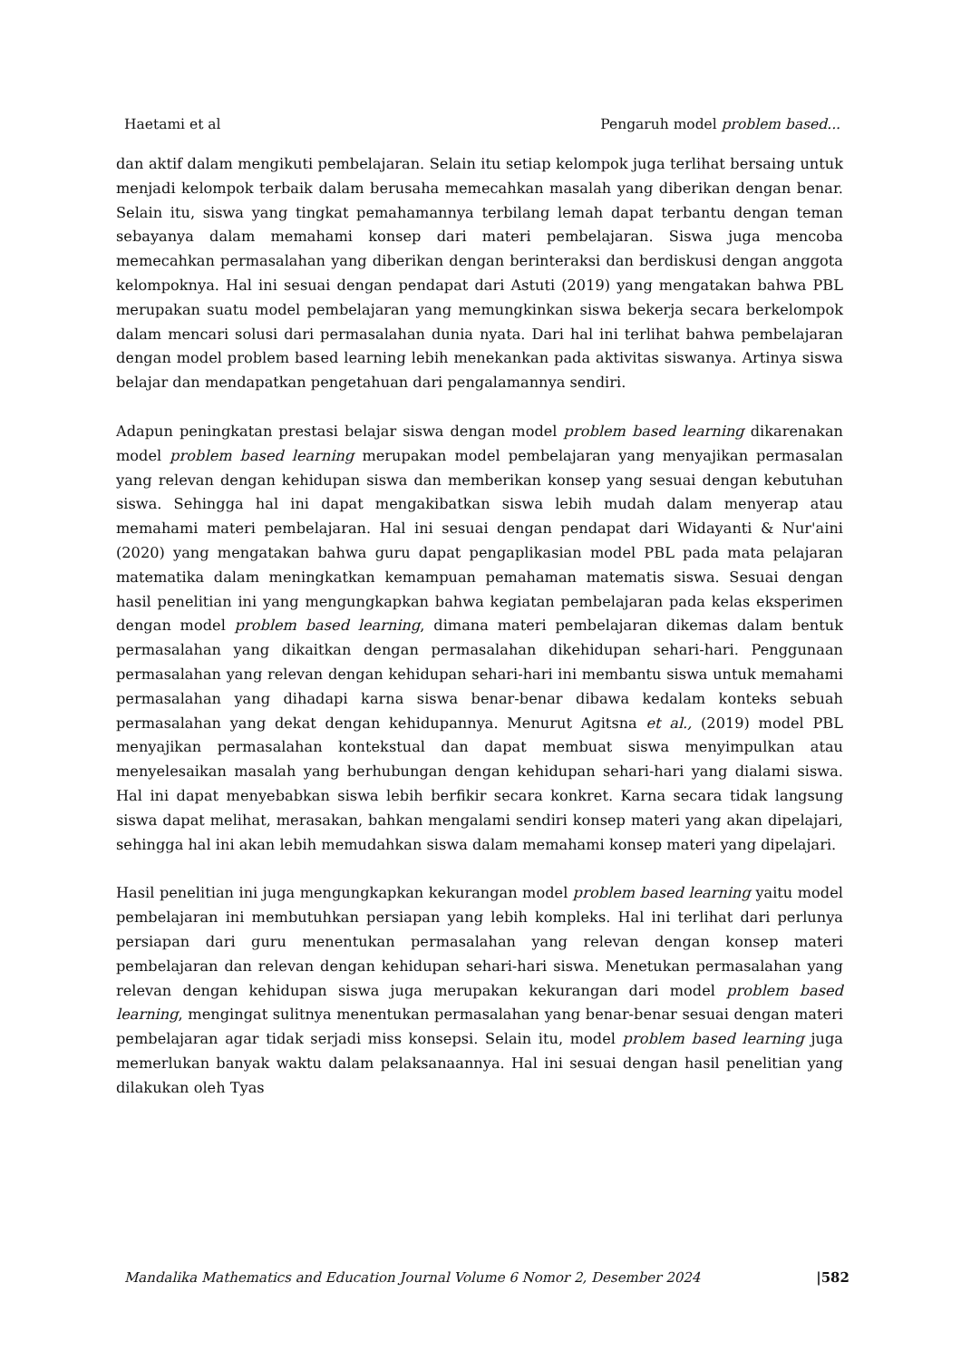Haetami et al Pengaruh model problem based...
dan aktif dalam mengikuti pembelajaran. Selain itu setiap kelompok juga terlihat bersaing untuk menjadi kelompok terbaik dalam berusaha memecahkan masalah yang diberikan dengan benar. Selain itu, siswa yang tingkat pemahamannya terbilang lemah dapat terbantu dengan teman sebayanya dalam memahami konsep dari materi pembelajaran. Siswa juga mencoba memecahkan permasalahan yang diberikan dengan berinteraksi dan berdiskusi dengan anggota kelompoknya. Hal ini sesuai dengan pendapat dari Astuti (2019) yang mengatakan bahwa PBL merupakan suatu model pembelajaran yang memungkinkan siswa bekerja secara berkelompok dalam mencari solusi dari permasalahan dunia nyata. Dari hal ini terlihat bahwa pembelajaran dengan model problem based learning lebih menekankan pada aktivitas siswanya. Artinya siswa belajar dan mendapatkan pengetahuan dari pengalamannya sendiri.
Adapun peningkatan prestasi belajar siswa dengan model problem based learning dikarenakan model problem based learning merupakan model pembelajaran yang menyajikan permasalan yang relevan dengan kehidupan siswa dan memberikan konsep yang sesuai dengan kebutuhan siswa. Sehingga hal ini dapat mengakibatkan siswa lebih mudah dalam menyerap atau memahami materi pembelajaran. Hal ini sesuai dengan pendapat dari Widayanti & Nur'aini (2020) yang mengatakan bahwa guru dapat pengaplikasian model PBL pada mata pelajaran matematika dalam meningkatkan kemampuan pemahaman matematis siswa. Sesuai dengan hasil penelitian ini yang mengungkapkan bahwa kegiatan pembelajaran pada kelas eksperimen dengan model problem based learning, dimana materi pembelajaran dikemas dalam bentuk permasalahan yang dikaitkan dengan permasalahan dikehidupan sehari-hari. Penggunaan permasalahan yang relevan dengan kehidupan sehari-hari ini membantu siswa untuk memahami permasalahan yang dihadapi karna siswa benar-benar dibawa kedalam konteks sebuah permasalahan yang dekat dengan kehidupannya. Menurut Agitsna et al., (2019) model PBL menyajikan permasalahan kontekstual dan dapat membuat siswa menyimpulkan atau menyelesaikan masalah yang berhubungan dengan kehidupan sehari-hari yang dialami siswa. Hal ini dapat menyebabkan siswa lebih berfikir secara konkret. Karna secara tidak langsung siswa dapat melihat, merasakan, bahkan mengalami sendiri konsep materi yang akan dipelajari, sehingga hal ini akan lebih memudahkan siswa dalam memahami konsep materi yang dipelajari.
Hasil penelitian ini juga mengungkapkan kekurangan model problem based learning yaitu model pembelajaran ini membutuhkan persiapan yang lebih kompleks. Hal ini terlihat dari perlunya persiapan dari guru menentukan permasalahan yang relevan dengan konsep materi pembelajaran dan relevan dengan kehidupan sehari-hari siswa. Menetukan permasalahan yang relevan dengan kehidupan siswa juga merupakan kekurangan dari model problem based learning, mengingat sulitnya menentukan permasalahan yang benar-benar sesuai dengan materi pembelajaran agar tidak serjadi miss konsepsi. Selain itu, model problem based learning juga memerlukan banyak waktu dalam pelaksanaannya. Hal ini sesuai dengan hasil penelitian yang dilakukan oleh Tyas
Mandalika Mathematics and Education Journal Volume 6 Nomor 2, Desember 2024 |582